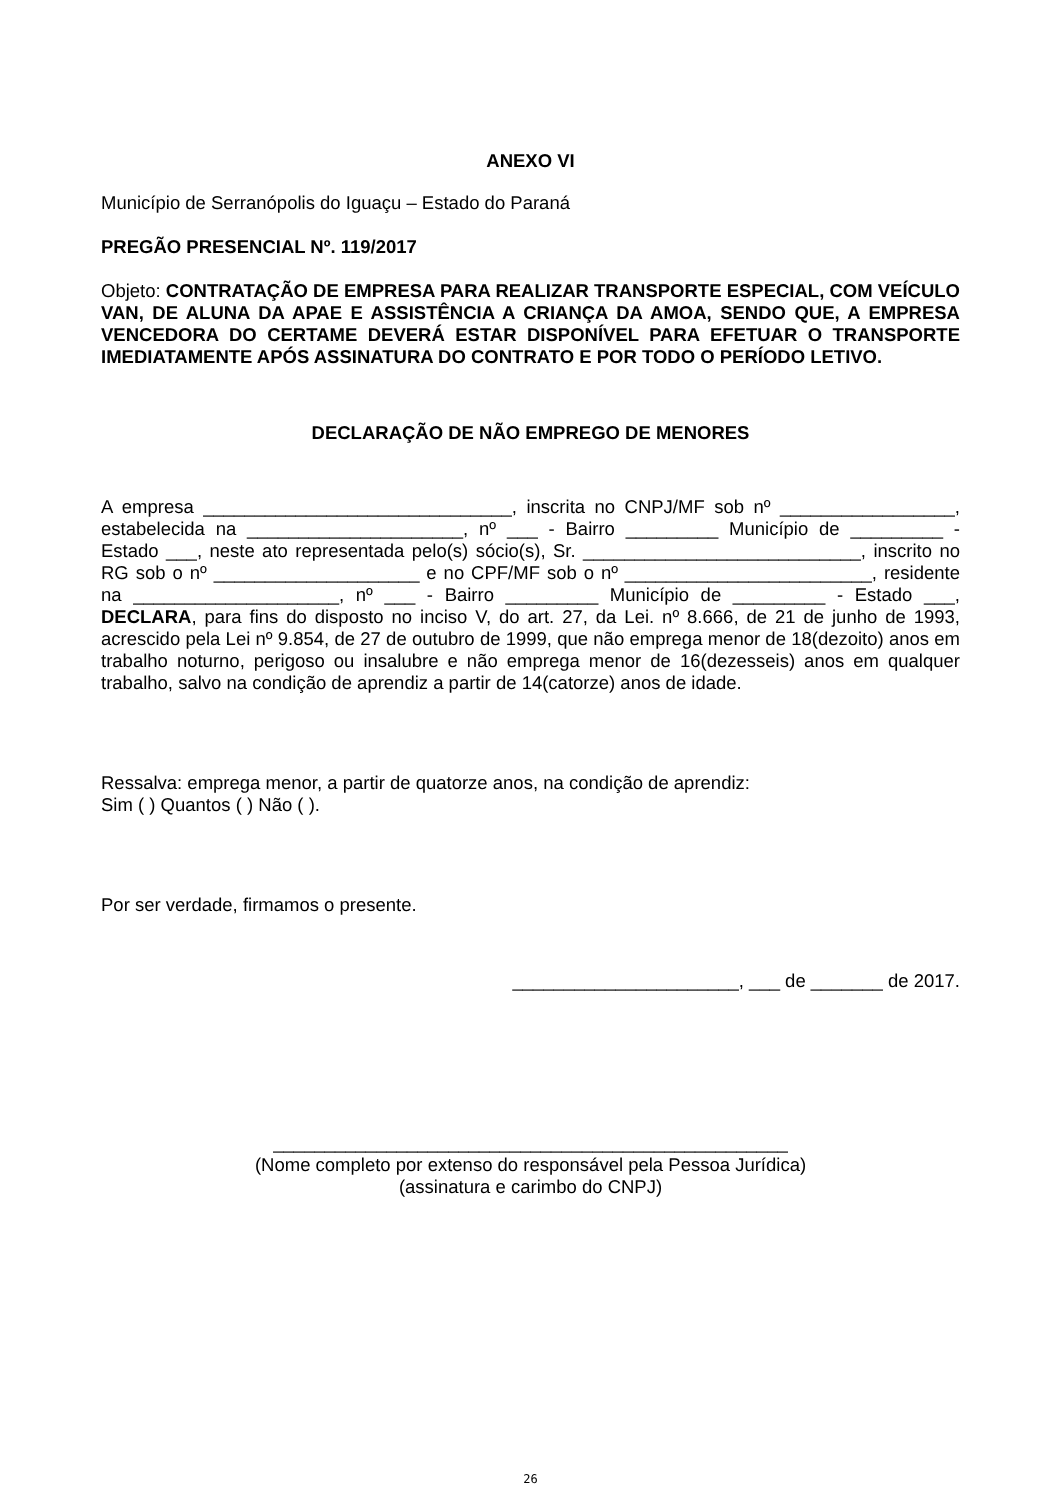ANEXO VI
Município de Serranópolis do Iguaçu – Estado do Paraná
PREGÃO PRESENCIAL Nº. 119/2017
Objeto: CONTRATAÇÃO DE EMPRESA PARA REALIZAR TRANSPORTE ESPECIAL, COM VEÍCULO VAN, DE ALUNA DA APAE E ASSISTÊNCIA A CRIANÇA DA AMOA, SENDO QUE, A EMPRESA VENCEDORA DO CERTAME DEVERÁ ESTAR DISPONÍVEL PARA EFETUAR O TRANSPORTE IMEDIATAMENTE APÓS ASSINATURA DO CONTRATO E POR TODO O PERÍODO LETIVO.
DECLARAÇÃO DE NÃO EMPREGO DE MENORES
A empresa ______________________________, inscrita no CNPJ/MF sob nº _________________, estabelecida na _____________________, nº ___ - Bairro _________ Município de _________ - Estado ___, neste ato representada pelo(s) sócio(s), Sr. ___________________________, inscrito no RG sob o nº ____________________ e no CPF/MF sob o nº ________________________, residente na ____________________, nº ___ - Bairro _________ Município de _________ - Estado ___, DECLARA, para fins do disposto no inciso V, do art. 27, da Lei. nº 8.666, de 21 de junho de 1993, acrescido pela Lei nº 9.854, de 27 de outubro de 1999, que não emprega menor de 18(dezoito) anos em trabalho noturno, perigoso ou insalubre e não emprega menor de 16(dezesseis) anos em qualquer trabalho, salvo na condição de aprendiz a partir de 14(catorze) anos de idade.
Ressalva: emprega menor, a partir de quatorze anos, na condição de aprendiz:
Sim ( ) Quantos ( ) Não ( ).
Por ser verdade, firmamos o presente.
______________________, ___ de _______ de 2017.
__________________________________________________
(Nome completo por extenso do responsável pela Pessoa Jurídica)
(assinatura e carimbo do CNPJ)
26